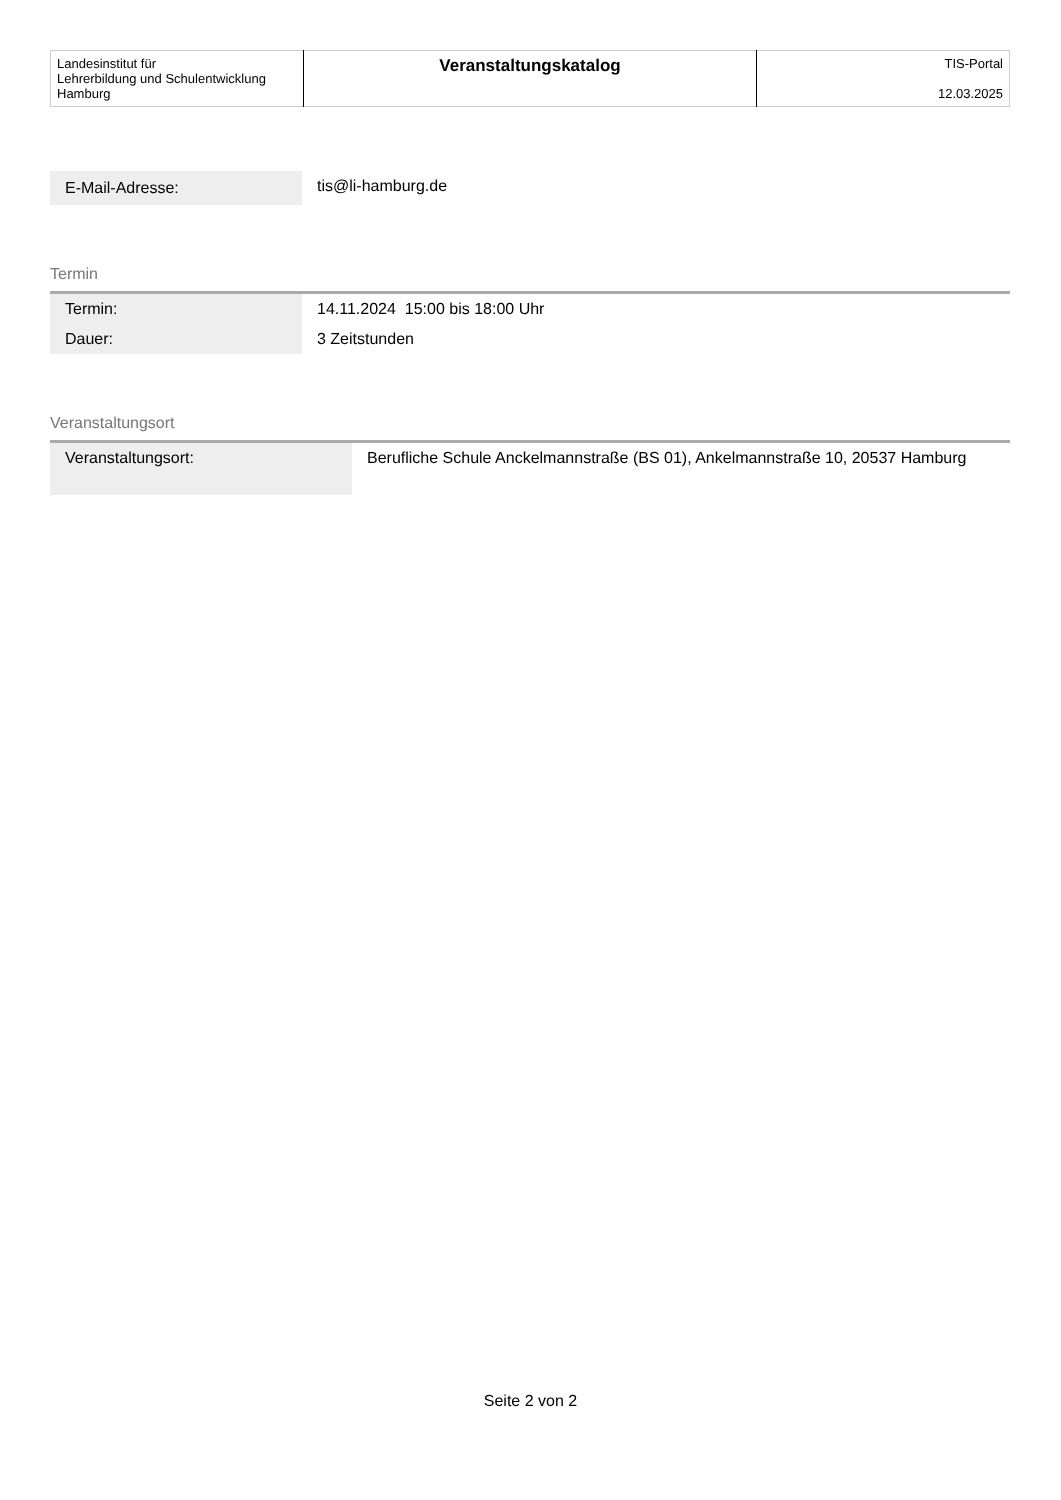| Landesinstitut für Lehrerbildung und Schulentwicklung Hamburg | Veranstaltungskatalog | TIS-Portal 12.03.2025 |
| E-Mail-Adresse: | tis@li-hamburg.de |
Termin
| Termin: | 14.11.2024 15:00 bis 18:00 Uhr |
| Dauer: | 3 Zeitstunden |
Veranstaltungsort
| Veranstaltungsort: | Berufliche Schule Anckelmannstraße (BS 01), Ankelmannstraße 10, 20537 Hamburg |
Seite 2 von 2